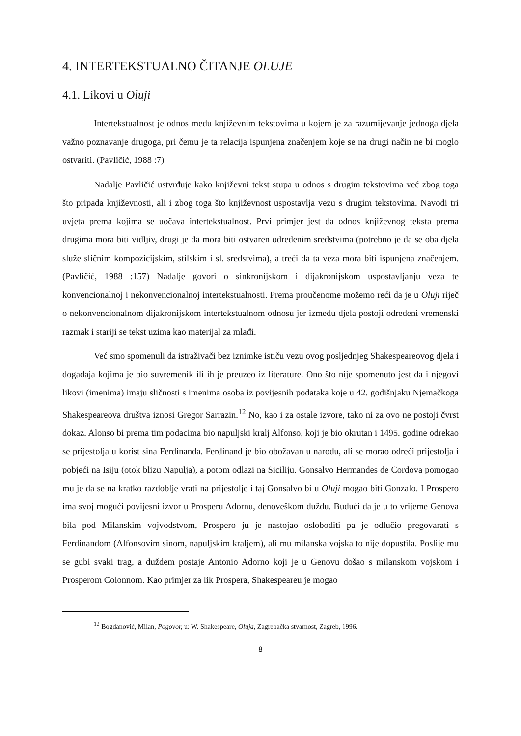4. INTERTEKSTUALNO ČITANJE OLUJE
4.1. Likovi u Oluji
Intertekstualnost je odnos među književnim tekstovima u kojem je za razumijevanje jednoga djela važno poznavanje drugoga, pri čemu je ta relacija ispunjena značenjem koje se na drugi način ne bi moglo ostvariti. (Pavličić, 1988 :7)
Nadalje Pavličić ustvrđuje kako književni tekst stupa u odnos s drugim tekstovima već zbog toga što pripada književnosti, ali i zbog toga što književnost uspostavlja vezu s drugim tekstovima. Navodi tri uvjeta prema kojima se uočava intertekstualnost. Prvi primjer jest da odnos književnog teksta prema drugima mora biti vidljiv, drugi je da mora biti ostvaren određenim sredstvima (potrebno je da se oba djela služe sličnim kompozicijskim, stilskim i sl. sredstvima), a treći da ta veza mora biti ispunjena značenjem. (Pavličić, 1988 :157) Nadalje govori o sinkronijskom i dijakronijskom uspostavljanju veza te konvencionalnoj i nekonvencionalnoj intertekstualnosti. Prema proučenome možemo reći da je u Oluji riječ o nekonvencionalnom dijakronijskom intertekstualnom odnosu jer između djela postoji određeni vremenski razmak i stariji se tekst uzima kao materijal za mlađi.
Već smo spomenuli da istraživači bez iznimke ističu vezu ovog posljednjeg Shakespeareovog djela i događaja kojima je bio suvremenik ili ih je preuzeo iz literature. Ono što nije spomenuto jest da i njegovi likovi (imenima) imaju sličnosti s imenima osoba iz povijesnih podataka koje u 42. godišnjaku Njemačkoga Shakespeareova društva iznosi Gregor Sarrazin.<sup>12</sup> No, kao i za ostale izvore, tako ni za ovo ne postoji čvrst dokaz. Alonso bi prema tim podacima bio napuljski kralj Alfonso, koji je bio okrutan i 1495. godine odrekao se prijestolja u korist sina Ferdinanda. Ferdinand je bio obožavan u narodu, ali se morao odreći prijestolja i pobjeći na Isiju (otok blizu Napulja), a potom odlazi na Siciliju. Gonsalvo Hermandes de Cordova pomogao mu je da se na kratko razdoblje vrati na prijestolje i taj Gonsalvo bi u Oluji mogao biti Gonzalo. I Prospero ima svoj mogući povijesni izvor u Prosperu Adornu, đenoveškom duždu. Budući da je u to vrijeme Genova bila pod Milanskim vojvodstvom, Prospero ju je nastojao osloboditi pa je odlučio pregovarati s Ferdinandom (Alfonsovim sinom, napuljskim kraljem), ali mu milanska vojska to nije dopustila. Poslije mu se gubi svaki trag, a duždem postaje Antonio Adorno koji je u Genovu došao s milanskom vojskom i Prosperom Colonnom. Kao primjer za lik Prospera, Shakespeareu je mogao
<sup>12</sup> Bogdanović, Milan, Pogovor, u: W. Shakespeare, Oluja, Zagrebačka stvarnost, Zagreb, 1996.
8